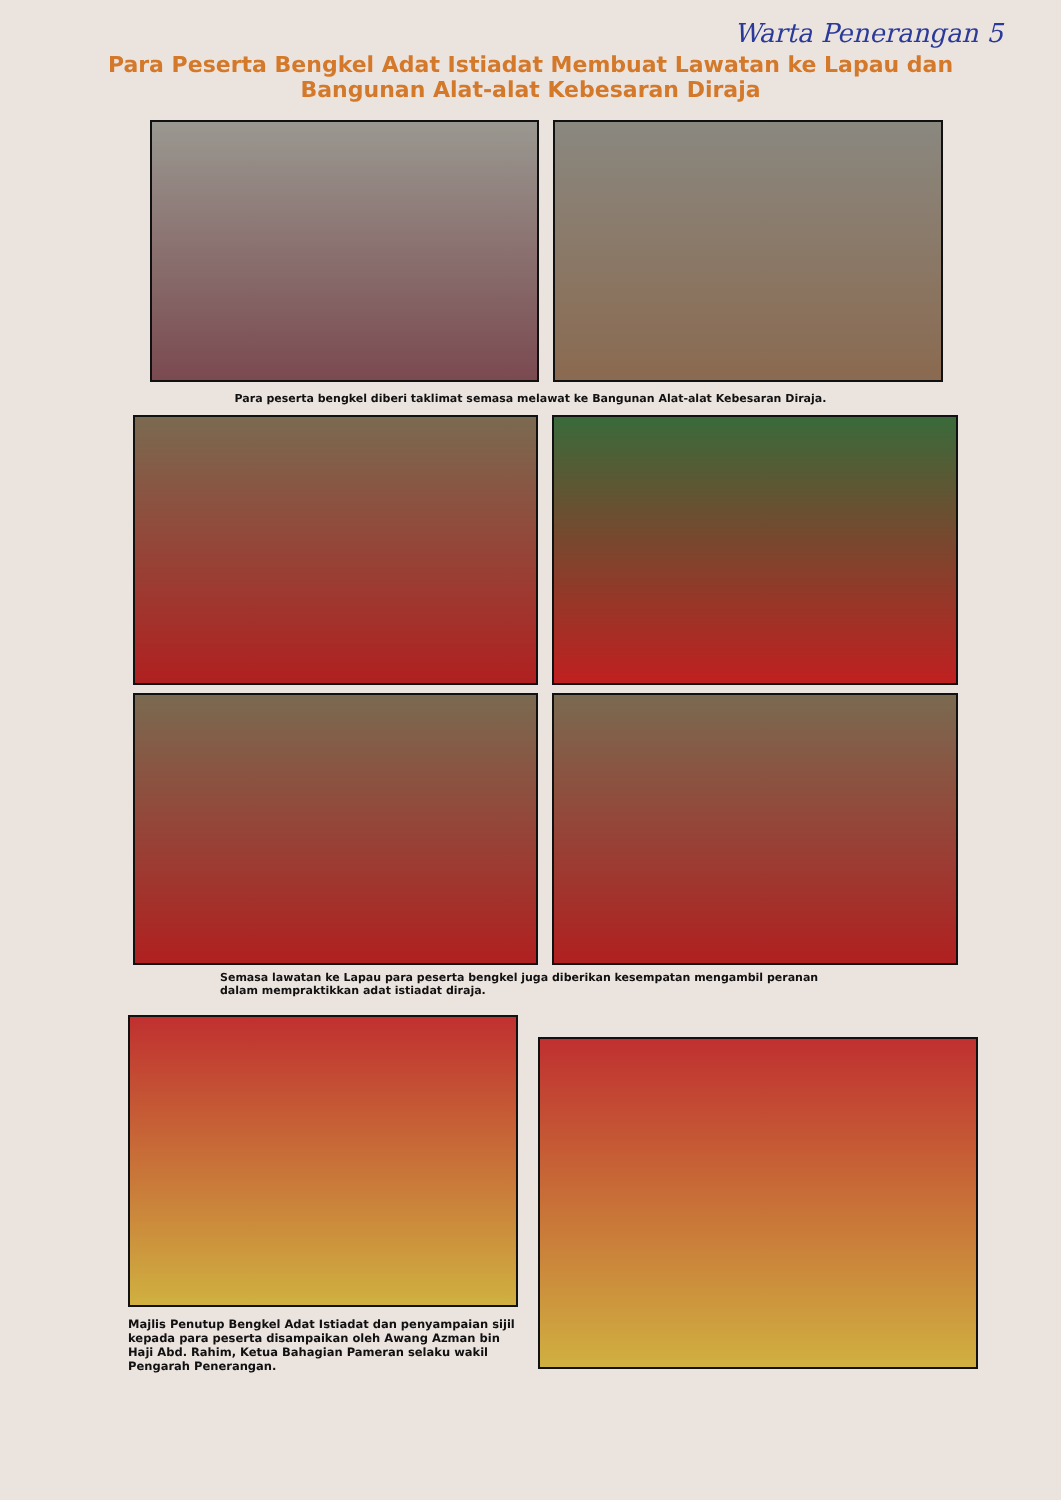Warta Penerangan 5
Para Peserta Bengkel Adat Istiadat Membuat Lawatan ke Lapau dan
Bangunan Alat-alat Kebesaran Diraja
Para peserta bengkel diberi taklimat semasa melawat ke Bangunan Alat-alat Kebesaran Diraja.
Semasa lawatan ke Lapau para peserta bengkel juga diberikan kesempatan mengambil peranan dalam mempraktikkan adat istiadat diraja.
Majlis Penutup Bengkel Adat Istiadat dan penyampaian sijil kepada para peserta disampaikan oleh Awang Azman bin Haji Abd. Rahim, Ketua Bahagian Pameran selaku wakil Pengarah Penerangan.